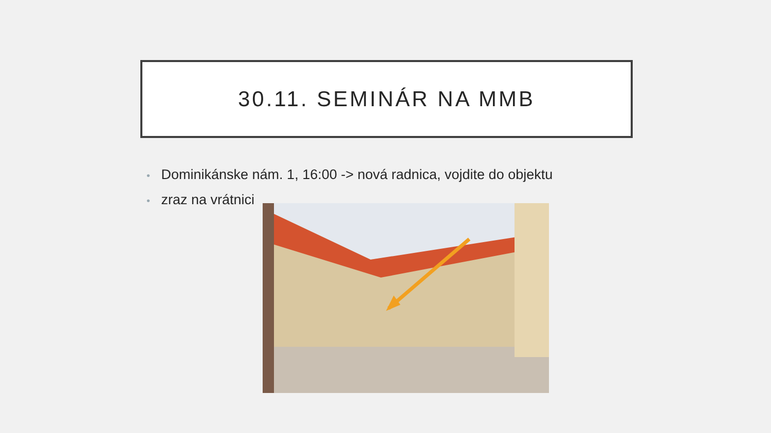30.11. SEMINÁR NA MMB
• Dominikánske nám. 1, 16:00 -> nová radnica, vojdite do objektu
• zraz na vrátnici